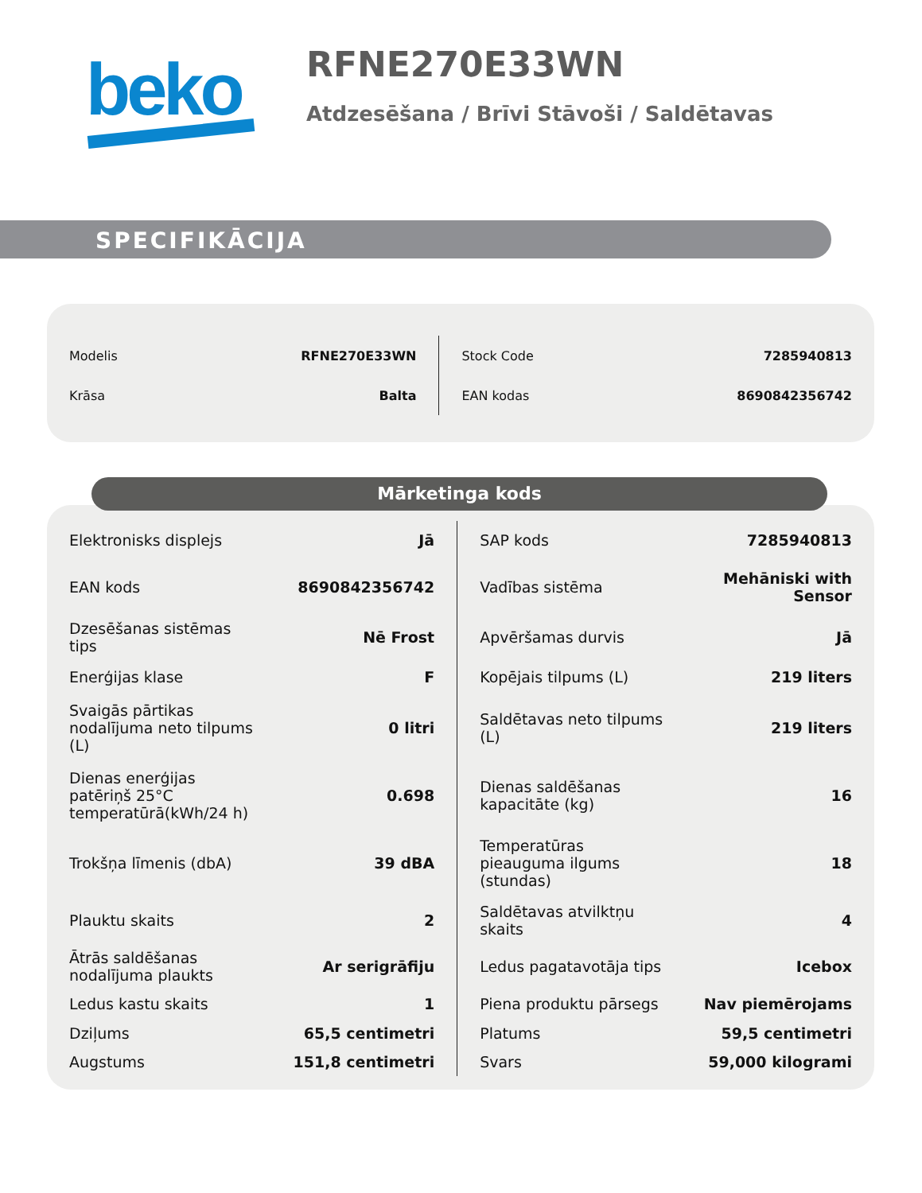beko
RFNE270E33WN
Atdzesēšana / Brīvi Stāvoši / Saldētavas
SPECIFIKĀCIJA
| Modelis | RFNE270E33WN | | Stock Code | 7285940813 |
| Krāsa | Balta | | EAN kodas | 8690842356742 |
| Elektronisks displejs | Jā | | SAP kods | 7285940813 |
| EAN kods | 8690842356742 | | Vadības sistēma | Mehāniski with Sensor |
| Dzesēšanas sistēmas tips | Nē Frost | | Apvēršamas durvis | Jā |
| Enerģijas klase | F | | Kopējais tilpums (L) | 219 liters |
| Svaigās pārtikas nodalījuma neto tilpums (L) | 0 litri | | Saldētavas neto tilpums (L) | 219 liters |
| Dienas enerģijas patēriņš 25°C temperatūrā(kWh/24 h) | 0.698 | | Dienas saldēšanas kapacitāte (kg) | 16 |
| Trokšņa līmenis (dbA) | 39 dBA | | Temperatūras pieauguma ilgums (stundas) | 18 |
| Plauktu skaits | 2 | | Saldētavas atvilktņu skaits | 4 |
| Ātrās saldēšanas nodalījuma plaukts | Ar serigrāfiju | | Ledus pagatavotāja tips | Icebox |
| Ledus kastu skaits | 1 | | Piena produktu pārsegs | Nav piemērojams |
| Dziļums | 65,5 centimetri | | Platums | 59,5 centimetri |
| Augstums | 151,8 centimetri | | Svars | 59,000 kilogrami |
Mārketinga kods